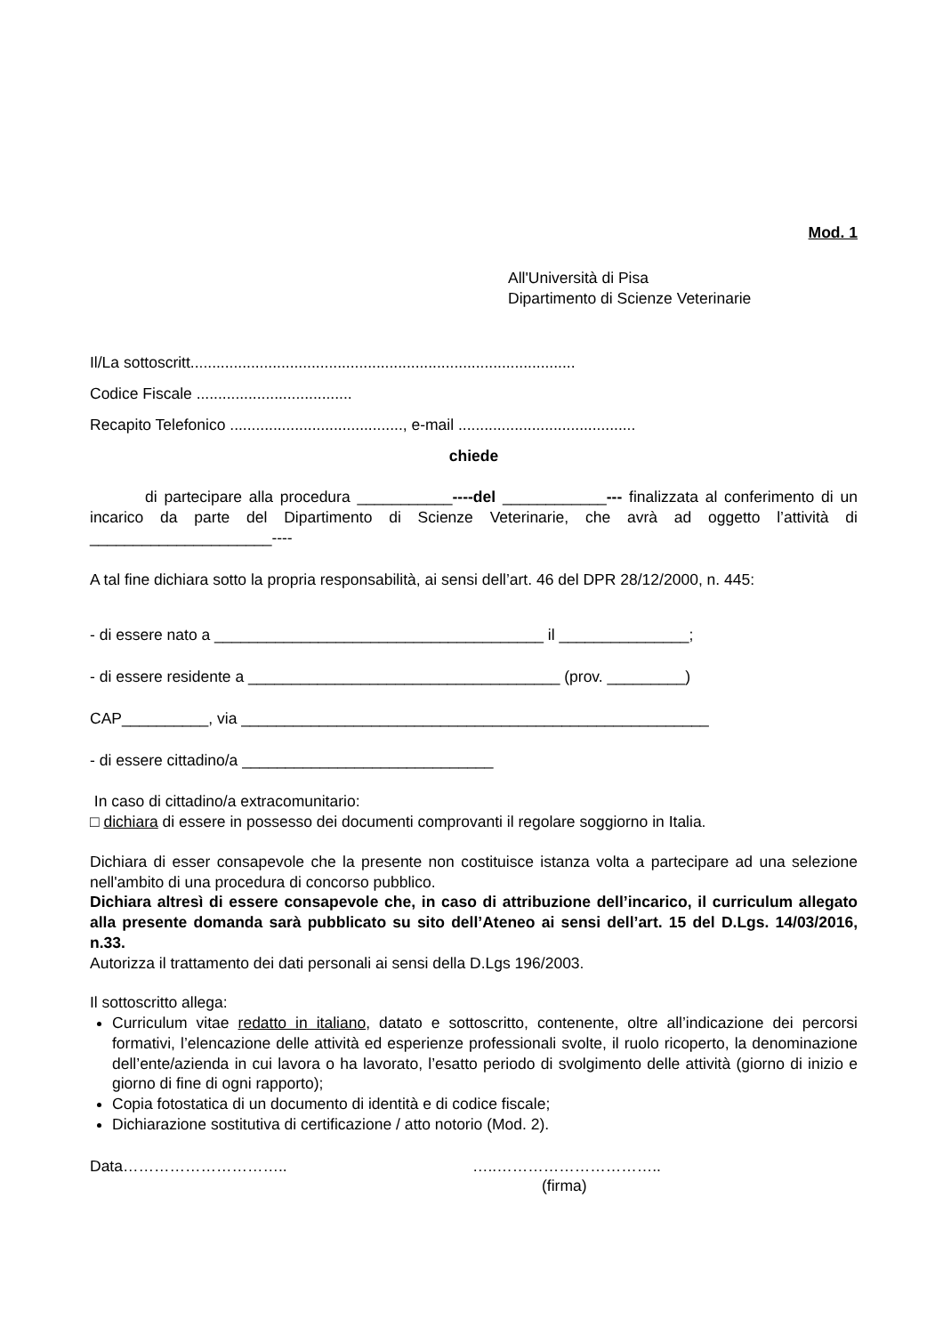Mod. 1
All'Università di Pisa
Dipartimento di Scienze Veterinarie
Il/La sottoscritt.........................................................................................
Codice Fiscale ....................................
Recapito Telefonico ........................................, e-mail .........................................
chiede
di partecipare alla procedura ___________----del ____________--- finalizzata al conferimento di un incarico da parte del Dipartimento di Scienze Veterinarie, che avrà ad oggetto l’attività di _____________________----
A tal fine dichiara sotto la propria responsabilità, ai sensi dell’art. 46 del DPR 28/12/2000, n. 445:
- di essere nato a ______________________________________ il _______________;
- di essere residente a ____________________________________ (prov. _________)
CAP__________, via ______________________________________________________
- di essere cittadino/a _____________________________
In caso di cittadino/a extracomunitario:
□ dichiara di essere in possesso dei documenti comprovanti il regolare soggiorno in Italia.
Dichiara di esser consapevole che la presente non costituisce istanza volta a partecipare ad una selezione nell'ambito di una procedura di concorso pubblico.
Dichiara altresì di essere consapevole che, in caso di attribuzione dell’incarico, il curriculum allegato alla presente domanda sarà pubblicato su sito dell’Ateneo ai sensi dell’art. 15 del D.Lgs. 14/03/2016, n.33.
Autorizza il trattamento dei dati personali ai sensi della D.Lgs 196/2003.
Il sottoscritto allega:
Curriculum vitae redatto in italiano, datato e sottoscritto, contenente, oltre all’indicazione dei percorsi formativi, l’elencazione delle attività ed esperienze professionali svolte, il ruolo ricoperto, la denominazione dell’ente/azienda in cui lavora o ha lavorato, l’esatto periodo di svolgimento delle attività (giorno di inizio e giorno di fine di ogni rapporto);
Copia fotostatica di un documento di identità e di codice fiscale;
Dichiarazione sostitutiva di certificazione / atto notorio (Mod. 2).
Data………………………….. …..…………………………..
(firma)